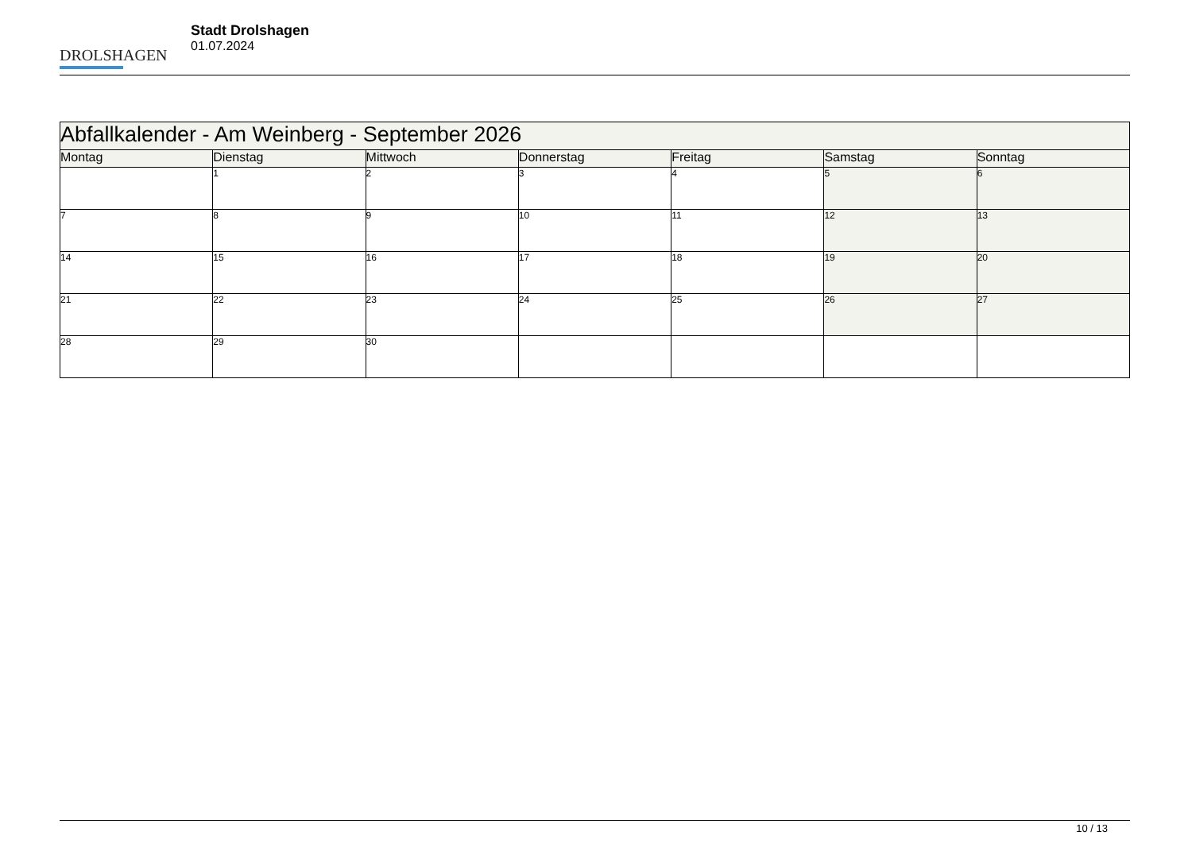DROLSHAGEN
Stadt Drolshagen
01.07.2024
| Abfallkalender - Am Weinberg - September 2026 | | | | | | |
| --- | --- | --- | --- | --- | --- | --- |
| Montag | Dienstag | Mittwoch | Donnerstag | Freitag | Samstag | Sonntag |
| | 1 | 2 | 3 | 4 | 5 | 6 |
| 7 | 8 | 9 | 10 | 11 | 12 | 13 |
| 14 | 15 | 16 | 17 | 18 | 19 | 20 |
| 21 | 22 | 23 | 24 | 25 | 26 | 27 |
| 28 | 29 | 30 | | | | |
10 / 13